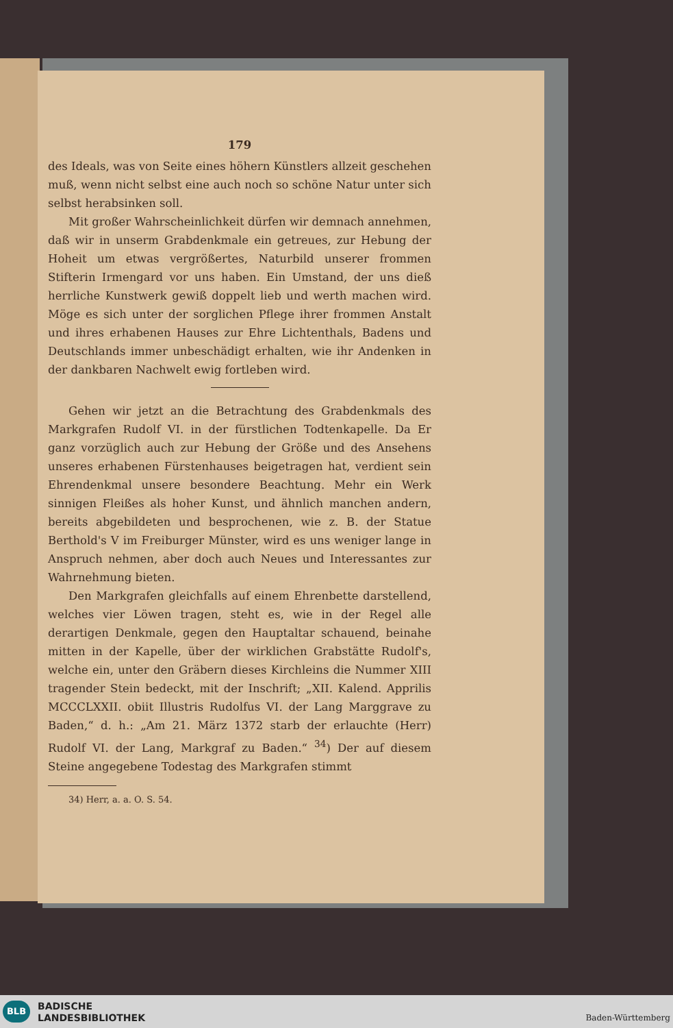179
des Ideals, was von Seite eines höhern Künstlers allzeit geschehen muß, wenn nicht selbst eine auch noch so schöne Natur unter sich selbst herabsinken soll.
Mit großer Wahrscheinlichkeit dürfen wir demnach annehmen, daß wir in unserm Grabdenkmale ein getreues, zur Hebung der Hoheit um etwas vergrößertes, Naturbild unserer frommen Stifterin Irmengard vor uns haben. Ein Umstand, der uns dieß herrliche Kunstwerk gewiß doppelt lieb und werth machen wird. Möge es sich unter der sorglichen Pflege ihrer frommen Anstalt und ihres erhabenen Hauses zur Ehre Lichtenthals, Badens und Deutschlands immer unbeschädigt erhalten, wie ihr Andenken in der dankbaren Nachwelt ewig fortleben wird.
Gehen wir jetzt an die Betrachtung des Grabdenkmals des Markgrafen Rudolf VI. in der fürstlichen Todtenkapelle. Da Er ganz vorzüglich auch zur Hebung der Größe und des Ansehens unseres erhabenen Fürstenhauses beigetragen hat, verdient sein Ehrendenkmal unsere besondere Beachtung. Mehr ein Werk sinnigen Fleißes als hoher Kunst, und ähnlich manchen andern, bereits abgebildeten und besprochenen, wie z. B. der Statue Berthold's V im Freiburger Münster, wird es uns weniger lange in Anspruch nehmen, aber doch auch Neues und Interessantes zur Wahrnehmung bieten.
Den Markgrafen gleichfalls auf einem Ehrenbette darstellend, welches vier Löwen tragen, steht es, wie in der Regel alle derartigen Denkmale, gegen den Hauptaltar schauend, beinahe mitten in der Kapelle, über der wirklichen Grabstätte Rudolf's, welche ein, unter den Gräbern dieses Kirchleins die Nummer XIII tragender Stein bedeckt, mit der Inschrift; „XII. Kalend. Apprilis MCCCLXXII. obiit Illustris Rudolfus VI. der Lang Marggrave zu Baden,“ d. h.: „Am 21. März 1372 starb der erlauchte (Herr) Rudolf VI. der Lang, Markgraf zu Baden.“ <sup>34</sup>) Der auf diesem Steine angegebene Todestag des Markgrafen stimmt
34) Herr, a. a. O. S. 54.
BLB
BADISCHE
LANDESBIBLIOTHEK
Baden-Württemberg